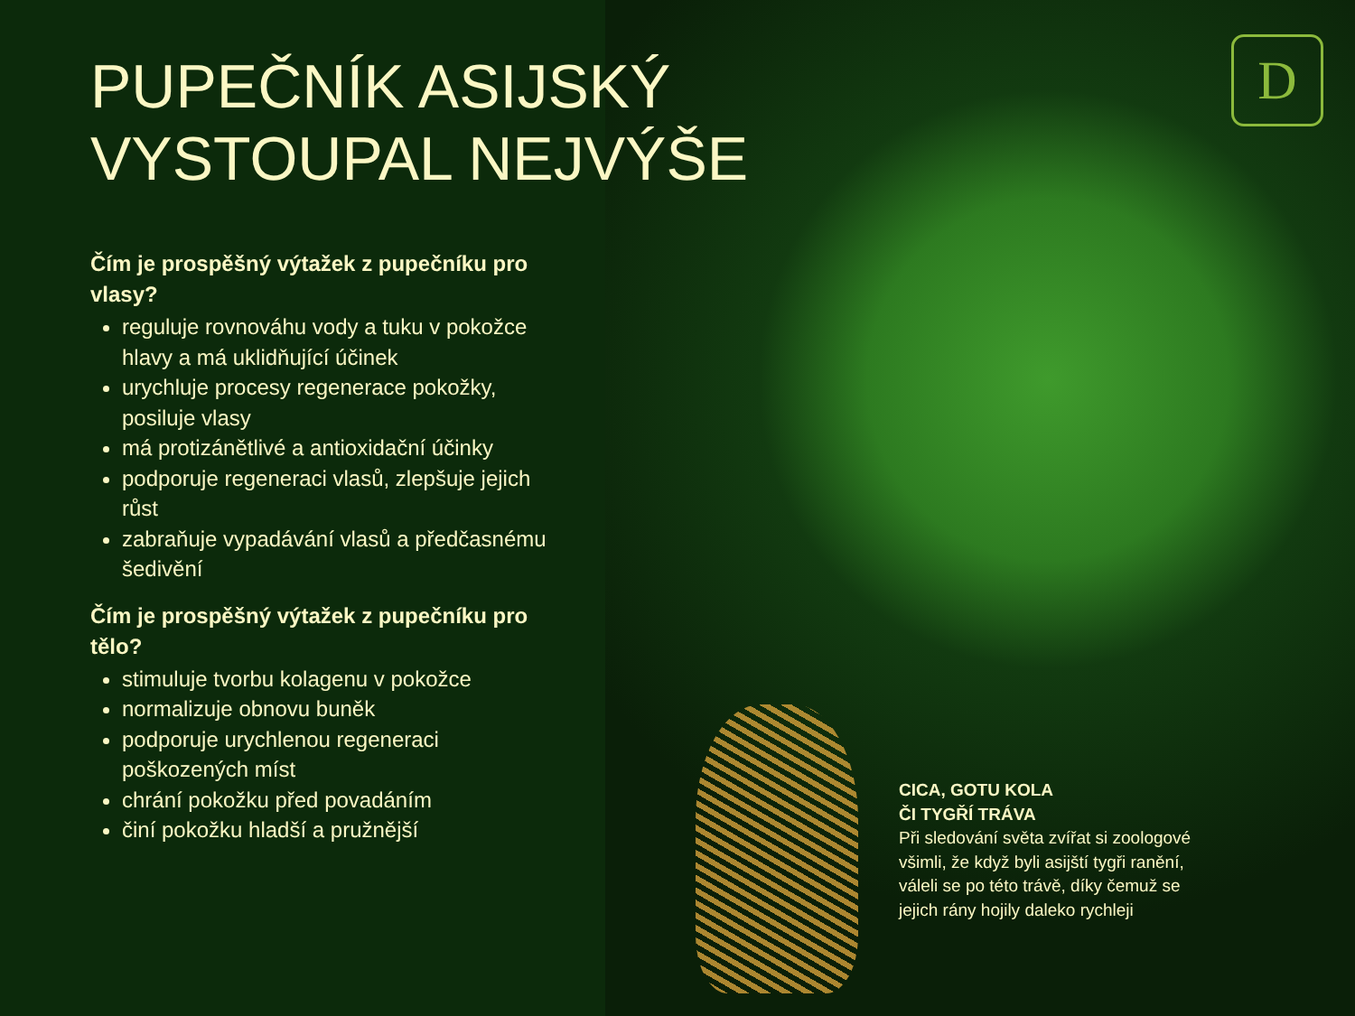D
PUPEČNÍK ASIJSKÝ
VYSTOUPAL NEJVÝŠE
Čím je prospěšný výtažek z pupečníku pro vlasy?
reguluje rovnováhu vody a tuku v pokožce hlavy a má uklidňující účinek
urychluje procesy regenerace pokožky, posiluje vlasy
má protizánětlivé a antioxidační účinky
podporuje regeneraci vlasů, zlepšuje jejich růst
zabraňuje vypadávání vlasů a předčasnému šedivění
Čím je prospěšný výtažek z pupečníku pro tělo?
stimuluje tvorbu kolagenu v pokožce
normalizuje obnovu buněk
podporuje urychlenou regeneraci poškozených míst
chrání pokožku před povadáním
činí pokožku hladší a pružnější
CICA, GOTU KOLA
ČI TYGŘÍ TRÁVA
Při sledování světa zvířat si zoologové všimli, že když byli asijští tygři ranění, váleli se po této trávě, díky čemuž se jejich rány hojily daleko rychleji